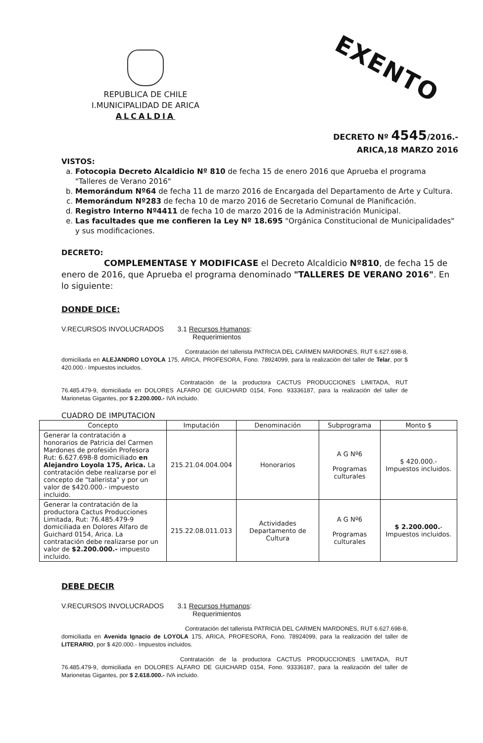EXENTO
REPUBLICA DE CHILE
I.MUNICIPALIDAD DE ARICA
ALCALDIA
DECRETO Nº 4545/2016.-
ARICA,18 MARZO 2016
VISTOS:
a. Fotocopia Decreto Alcaldicio Nº 810 de fecha 15 de enero 2016 que Aprueba el programa "Talleres de Verano 2016"
b. Memorándum Nº64 de fecha 11 de marzo 2016 de Encargada del Departamento de Arte y Cultura.
c. Memorándum Nº283 de fecha 10 de marzo 2016 de Secretario Comunal de Planificación.
d. Registro Interno Nº4411 de fecha 10 de marzo 2016 de la Administración Municipal.
e. Las facultades que me confieren la Ley Nº 18.695 "Orgánica Constitucional de Municipalidades" y sus modificaciones.
DECRETO:
COMPLEMENTASE Y MODIFICASE el Decreto Alcaldicio Nº810, de fecha 15 de enero de 2016, que Aprueba el programa denominado "TALLERES DE VERANO 2016". En lo siguiente:
DONDE DICE:
V.RECURSOS INVOLUCRADOS 3.1 Recursos Humanos:
Requerimientos
Contratación del tallerista PATRICIA DEL CARMEN MARDONES, RUT 6.627.698-8, domiciliada en ALEJANDRO LOYOLA 175, ARICA, PROFESORA, Fono. 78924099, para la realización del taller de Telar, por $ 420.000.- Impuestos incluidos.
Contratación de la productora CACTUS PRODUCCIONES LIMITADA, RUT 76.485.479-9, domiciliada en DOLORES ALFARO DE GUICHARD 0154, Fono. 93336187, para la realización del taller de Marionetas Gigantes, por $ 2.200.000.- IVA incluido.
CUADRO DE IMPUTACION
| Concepto | Imputación | Denominación | Subprograma | Monto $ |
| --- | --- | --- | --- | --- |
| Generar la contratación a honorarios de Patricia del Carmen Mardones de profesión Profesora Rut: 6.627.698-8 domiciliado en Alejandro Loyola 175, Arica. La contratación debe realizarse por el concepto de "tallerista" y por un valor de $420.000.- impuesto incluido. | 215.21.04.004.004 | Honorarios | A G Nº6 Programas culturales | $ 420.000.- Impuestos incluidos. |
| Generar la contratación de la productora Cactus Producciones Limitada, Rut: 76.485.479-9 domiciliada en Dolores Alfaro de Guichard 0154, Arica. La contratación debe realizarse por un valor de $2.200.000.- impuesto incluido. | 215.22.08.011.013 | Actividades Departamento de Cultura | A G Nº6 Programas culturales | $ 2.200.000. - Impuestos incluidos. |
DEBE DECIR
V.RECURSOS INVOLUCRADOS 3.1 Recursos Humanos:
Requerimientos
Contratación del tallerista PATRICIA DEL CARMEN MARDONES, RUT 6.627.698-8, domiciliada en Avenida Ignacio de LOYOLA 175, ARICA, PROFESORA, Fono. 78924099, para la realización del taller de LITERARIO, por $ 420.000.- Impuestos incluidos.
Contratación de la productora CACTUS PRODUCCIONES LIMITADA, RUT 76.485.479-9, domiciliada en DOLORES ALFARO DE GUICHARD 0154, Fono. 93336187, para la realización del taller de Marionetas Gigantes, por $ 2.618.000.- IVA incluido.